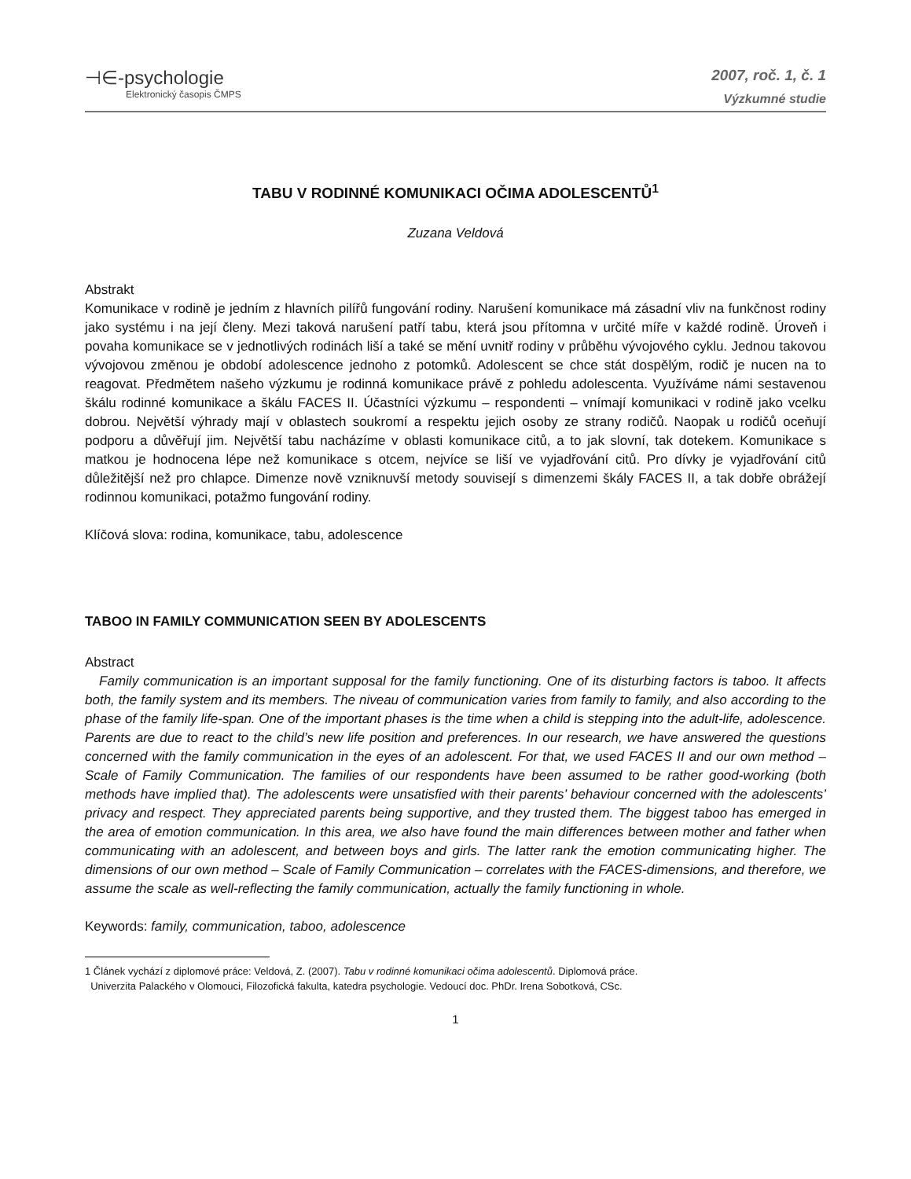⊣∈-psychologie
Elektronický časopis ČMPS
2007, roč. 1, č. 1
Výzkumné studie
TABU V RODINNÉ KOMUNIKACI OČIMA ADOLESCENTŮ<sup>1</sup>
Zuzana Veldová
Abstrakt
Komunikace v rodině je jedním z hlavních pilířů fungování rodiny. Narušení komunikace má zásadní vliv na funkčnost rodiny jako systému i na její členy. Mezi taková narušení patří tabu, která jsou přítomna v určité míře v každé rodině. Úroveň i povaha komunikace se v jednotlivých rodinách liší a také se mění uvnitř rodiny v průběhu vývojového cyklu. Jednou takovou vývojovou změnou je období adolescence jednoho z potomků. Adolescent se chce stát dospělým, rodič je nucen na to reagovat. Předmětem našeho výzkumu je rodinná komunikace právě z pohledu adolescenta. Využíváme námi sestavenou škálu rodinné komunikace a škálu FACES II. Účastníci výzkumu – respondenti – vnímají komunikaci v rodině jako vcelku dobrou. Největší výhrady mají v oblastech soukromí a respektu jejich osoby ze strany rodičů. Naopak u rodičů oceňují podporu a důvěřují jim. Největší tabu nacházíme v oblasti komunikace citů, a to jak slovní, tak dotekem. Komunikace s matkou je hodnocena lépe než komunikace s otcem, nejvíce se liší ve vyjadřování citů. Pro dívky je vyjadřování citů důležitější než pro chlapce. Dimenze nově vzniknuvší metody souvisejí s dimenzemi škály FACES II, a tak dobře obrážejí rodinnou komunikaci, potažmo fungování rodiny.
Klíčová slova: rodina, komunikace, tabu, adolescence
TABOO IN FAMILY COMMUNICATION SEEN BY ADOLESCENTS
Abstract
Family communication is an important supposal for the family functioning. One of its disturbing factors is taboo. It affects both, the family system and its members. The niveau of communication varies from family to family, and also according to the phase of the family life-span. One of the important phases is the time when a child is stepping into the adult-life, adolescence. Parents are due to react to the child’s new life position and preferences. In our research, we have answered the questions concerned with the family communication in the eyes of an adolescent. For that, we used FACES II and our own method – Scale of Family Communication. The families of our respondents have been assumed to be rather good-working (both methods have implied that). The adolescents were unsatisfied with their parents’ behaviour concerned with the adolescents’ privacy and respect. They appreciated parents being supportive, and they trusted them. The biggest taboo has emerged in the area of emotion communication. In this area, we also have found the main differences between mother and father when communicating with an adolescent, and between boys and girls. The latter rank the emotion communicating higher. The dimensions of our own method – Scale of Family Communication – correlates with the FACES-dimensions, and therefore, we assume the scale as well-reflecting the family communication, actually the family functioning in whole.
Keywords: family, communication, taboo, adolescence
1 Článek vychází z diplomové práce: Veldová, Z. (2007). Tabu v rodinné komunikaci očima adolescentů. Diplomová práce.
Univerzita Palackého v Olomouci, Filozofická fakulta, katedra psychologie. Vedoucí doc. PhDr. Irena Sobotková, CSc.
1